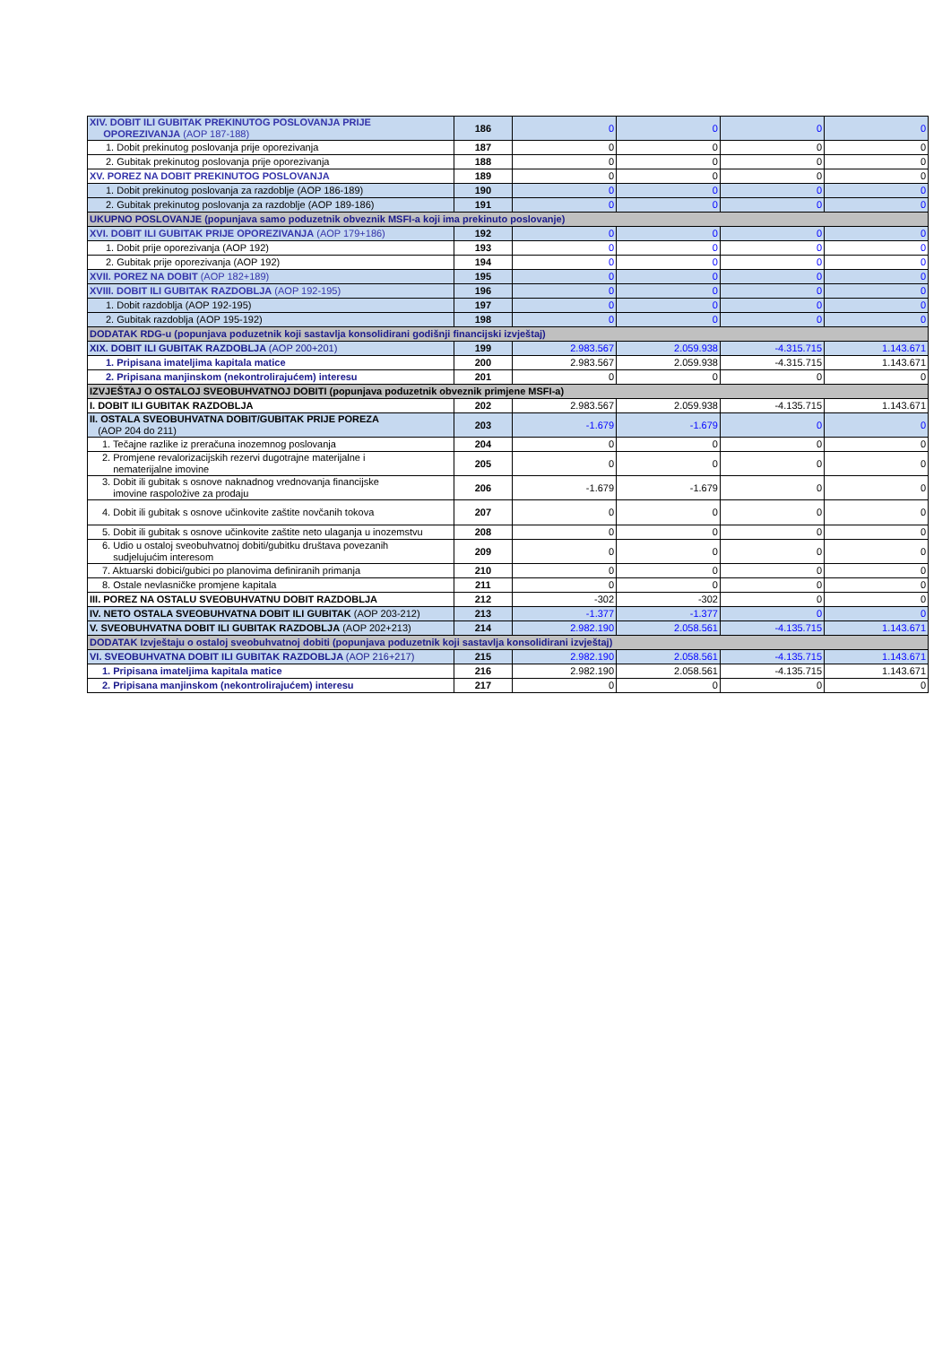| XIV. DOBIT ILI GUBITAK PREKINUTOG POSLOVANJA PRIJE OPOREZIVANJA (AOP 187-188) | 186 | 0 | 0 | 0 | 0 |
| 1. Dobit prekinutog poslovanja prije oporezivanja | 187 | 0 | 0 | 0 | 0 |
| 2. Gubitak prekinutog poslovanja prije oporezivanja | 188 | 0 | 0 | 0 | 0 |
| XV. POREZ NA DOBIT PREKINUTOG POSLOVANJA | 189 | 0 | 0 | 0 | 0 |
| 1. Dobit prekinutog poslovanja za razdoblje (AOP 186-189) | 190 | 0 | 0 | 0 | 0 |
| 2. Gubitak prekinutog poslovanja za razdoblje (AOP 189-186) | 191 | 0 | 0 | 0 | 0 |
| UKUPNO POSLOVANJE (popunjava samo poduzetnik obveznik MSFI-a koji ima prekinuto poslovanje) | | | | | |
| XVI. DOBIT ILI GUBITAK PRIJE OPOREZIVANJA (AOP 179+186) | 192 | 0 | 0 | 0 | 0 |
| 1. Dobit prije oporezivanja (AOP 192) | 193 | 0 | 0 | 0 | 0 |
| 2. Gubitak prije oporezivanja (AOP 192) | 194 | 0 | 0 | 0 | 0 |
| XVII. POREZ NA DOBIT (AOP 182+189) | 195 | 0 | 0 | 0 | 0 |
| XVIII. DOBIT ILI GUBITAK RAZDOBLJA (AOP 192-195) | 196 | 0 | 0 | 0 | 0 |
| 1. Dobit razdoblja (AOP 192-195) | 197 | 0 | 0 | 0 | 0 |
| 2. Gubitak razdoblja (AOP 195-192) | 198 | 0 | 0 | 0 | 0 |
| DODATAK RDG-u (popunjava poduzetnik koji sastavlja konsolidirani godišnji financijski izvještaj) | | | | | |
| XIX. DOBIT ILI GUBITAK RAZDOBLJA (AOP 200+201) | 199 | 2.983.567 | 2.059.938 | -4.315.715 | 1.143.671 |
| 1. Pripisana imateljima kapitala matice | 200 | 2.983.567 | 2.059.938 | -4.315.715 | 1.143.671 |
| 2. Pripisana manjinskom (nekontrolirajućem) interesu | 201 | 0 | 0 | 0 | 0 |
| IZVJEŠTAJ O OSTALOJ SVEOBUHVATNOJ DOBITI (popunjava poduzetnik obveznik primjene MSFI-a) | | | | | |
| I. DOBIT ILI GUBITAK RAZDOBLJA | 202 | 2.983.567 | 2.059.938 | -4.135.715 | 1.143.671 |
| II. OSTALA SVEOBUHVATNA DOBIT/GUBITAK PRIJE POREZA (AOP 204 do 211) | 203 | -1.679 | -1.679 | 0 | 0 |
| 1. Tečajne razlike iz preračuna inozemnog poslovanja | 204 | 0 | 0 | 0 | 0 |
| 2. Promjene revalorizacijskih rezervi dugotrajne materijalne i nematerijalne imovine | 205 | 0 | 0 | 0 | 0 |
| 3. Dobit ili gubitak s osnove naknadnog vrednovanja financijske imovine raspoložive za prodaju | 206 | -1.679 | -1.679 | 0 | 0 |
| 4. Dobit ili gubitak s osnove učinkovite zaštite novčanih tokova | 207 | 0 | 0 | 0 | 0 |
| 5. Dobit ili gubitak s osnove učinkovite zaštite neto ulaganja u inozemstvu | 208 | 0 | 0 | 0 | 0 |
| 6. Udio u ostaloj sveobuhvatnoj dobiti/gubitku društava povezanih sudjelujućim interesom | 209 | 0 | 0 | 0 | 0 |
| 7. Aktuarski dobici/gubici po planovima definiranih primanja | 210 | 0 | 0 | 0 | 0 |
| 8. Ostale nevlasničke promjene kapitala | 211 | 0 | 0 | 0 | 0 |
| III. POREZ NA OSTALU SVEOBUHVATNU DOBIT RAZDOBLJA | 212 | -302 | -302 | 0 | 0 |
| IV. NETO OSTALA SVEOBUHVATNA DOBIT ILI GUBITAK (AOP 203-212) | 213 | -1.377 | -1.377 | 0 | 0 |
| V. SVEOBUHVATNA DOBIT ILI GUBITAK RAZDOBLJA (AOP 202+213) | 214 | 2.982.190 | 2.058.561 | -4.135.715 | 1.143.671 |
| DODATAK Izvještaju o ostaloj sveobuhvatnoj dobiti (popunjava poduzetnik koji sastavlja konsolidirani izvještaj) | | | | | |
| VI. SVEOBUHVATNA DOBIT ILI GUBITAK RAZDOBLJA (AOP 216+217) | 215 | 2.982.190 | 2.058.561 | -4.135.715 | 1.143.671 |
| 1. Pripisana imateljima kapitala matice | 216 | 2.982.190 | 2.058.561 | -4.135.715 | 1.143.671 |
| 2. Pripisana manjinskom (nekontrolirajućem) interesu | 217 | 0 | 0 | 0 | 0 |